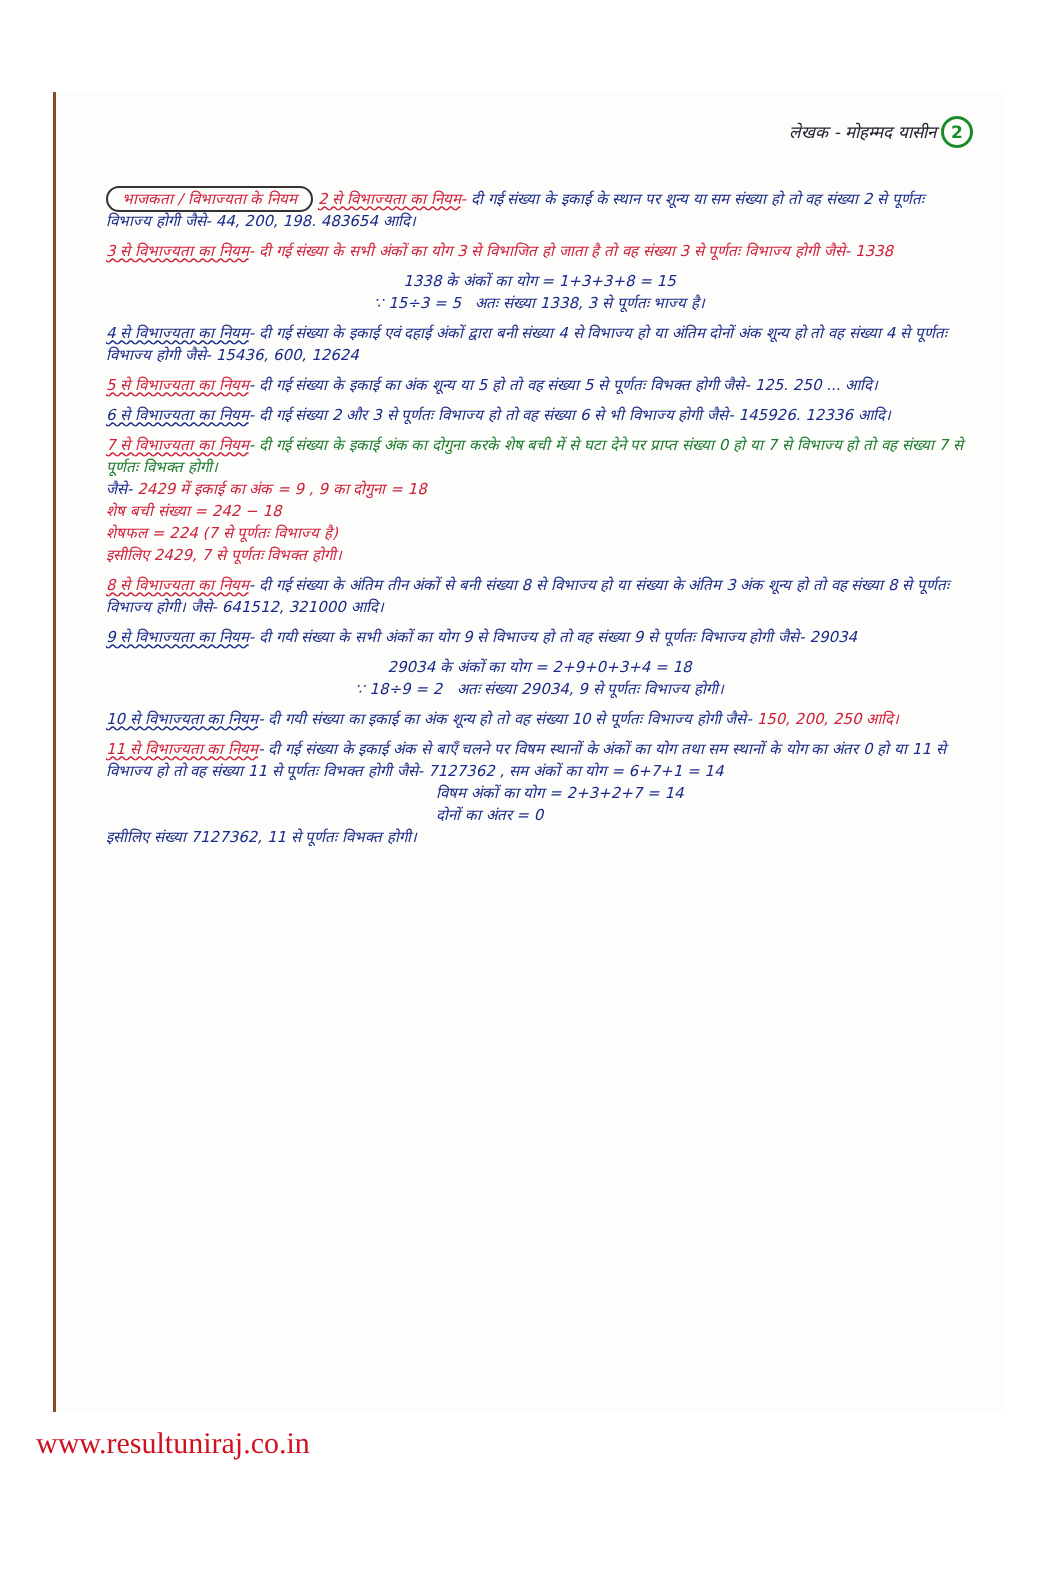लेखक - मोहम्मद यासीन 2
भाजकता / विभाज्यता के नियम 2 से विभाज्यता का नियम- दी गई संख्या के इकाई के स्थान पर शून्य या सम संख्या हो तो वह संख्या 2 से पूर्णतः विभाज्य होगी जैसे- 44, 200, 198. 483654 आदि।
3 से विभाज्यता का नियम- दी गई संख्या के सभी अंकों का योग 3 से विभाजित हो जाता है तो वह संख्या 3 से पूर्णतः विभाज्य होगी जैसे- 1338
1338 के अंकों का योग = 1+3+3+8 = 15
∵ 15÷3 = 5 अतः संख्या 1338, 3 से पूर्णतः भाज्य है।
4 से विभाज्यता का नियम- दी गई संख्या के इकाई एवं दहाई अंकों द्वारा बनी संख्या 4 से विभाज्य हो या अंतिम दोनों अंक शून्य हो तो वह संख्या 4 से पूर्णतः विभाज्य होगी जैसे- 15436, 600, 12624
5 से विभाज्यता का नियम- दी गई संख्या के इकाई का अंक शून्य या 5 हो तो वह संख्या 5 से पूर्णतः विभक्त होगी जैसे- 125. 250 ... आदि।
6 से विभाज्यता का नियम- दी गई संख्या 2 और 3 से पूर्णतः विभाज्य हो तो वह संख्या 6 से भी विभाज्य होगी जैसे- 145926. 12336 आदि।
7 से विभाज्यता का नियम- दी गई संख्या के इकाई अंक का दोगुना करके शेष बची में से घटा देने पर प्राप्त संख्या 0 हो या 7 से विभाज्य हो तो वह संख्या 7 से पूर्णतः विभक्त होगी।
जैसे- 2429 में इकाई का अंक = 9 , 9 का दोगुना = 18
शेष बची संख्या = 242 − 18
शेषफल = 224 (7 से पूर्णतः विभाज्य है)
इसीलिए 2429, 7 से पूर्णतः विभक्त होगी।
8 से विभाज्यता का नियम- दी गई संख्या के अंतिम तीन अंकों से बनी संख्या 8 से विभाज्य हो या संख्या के अंतिम 3 अंक शून्य हो तो वह संख्या 8 से पूर्णतः विभाज्य होगी। जैसे- 641512, 321000 आदि।
9 से विभाज्यता का नियम- दी गयी संख्या के सभी अंकों का योग 9 से विभाज्य हो तो वह संख्या 9 से पूर्णतः विभाज्य होगी जैसे- 29034
29034 के अंकों का योग = 2+9+0+3+4 = 18
∵ 18÷9 = 2 अतः संख्या 29034, 9 से पूर्णतः विभाज्य होगी।
10 से विभाज्यता का नियम- दी गयी संख्या का इकाई का अंक शून्य हो तो वह संख्या 10 से पूर्णतः विभाज्य होगी जैसे- 150, 200, 250 आदि।
11 से विभाज्यता का नियम- दी गई संख्या के इकाई अंक से बाएँ चलने पर विषम स्थानों के अंकों का योग तथा सम स्थानों के योग का अंतर 0 हो या 11 से विभाज्य हो तो वह संख्या 11 से पूर्णतः विभक्त होगी जैसे- 7127362 , सम अंकों का योग = 6+7+1 = 14
विषम अंकों का योग = 2+3+2+7 = 14
दोनों का अंतर = 0
इसीलिए संख्या 7127362, 11 से पूर्णतः विभक्त होगी।
www.resultuniraj.co.in